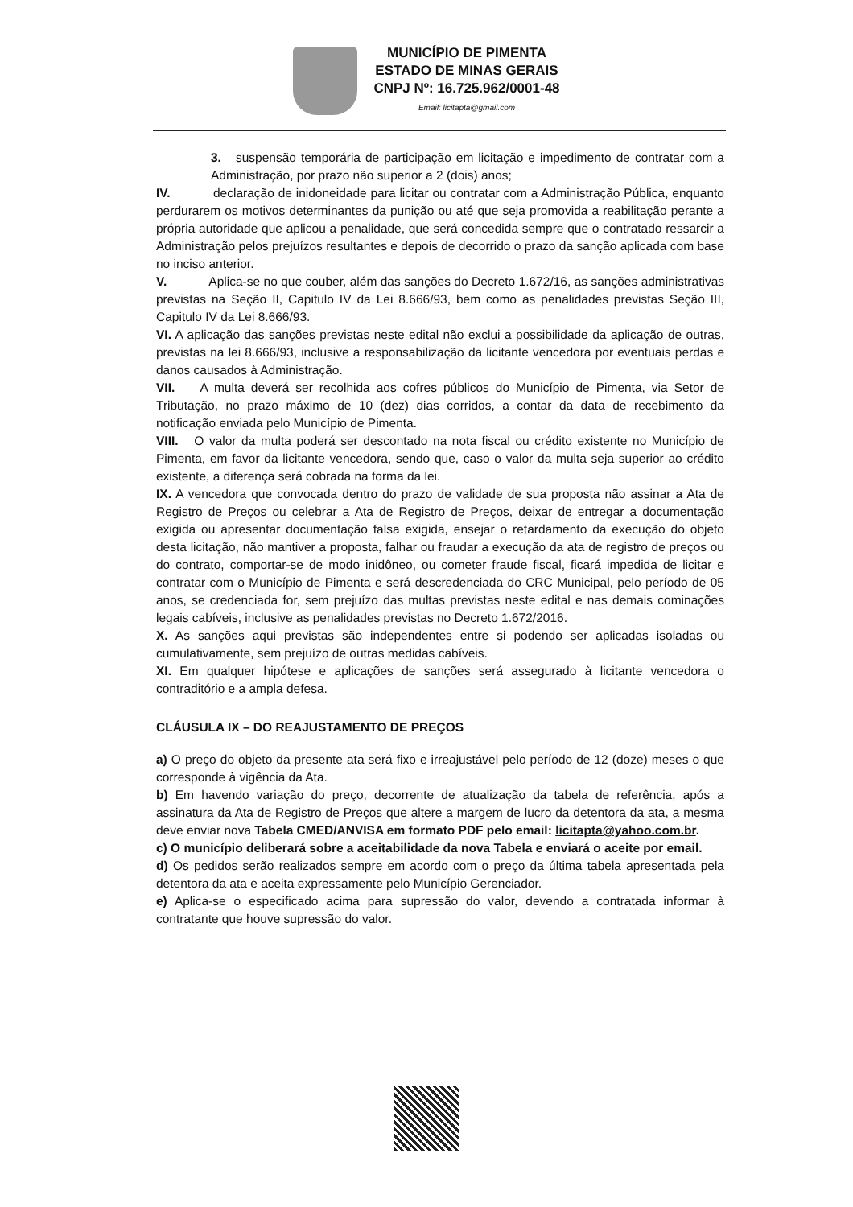MUNICÍPIO DE PIMENTA
ESTADO DE MINAS GERAIS
CNPJ Nº: 16.725.962/0001-48
Email: licitapta@gmail.com
3. suspensão temporária de participação em licitação e impedimento de contratar com a Administração, por prazo não superior a 2 (dois) anos;
IV. declaração de inidoneidade para licitar ou contratar com a Administração Pública, enquanto perdurarem os motivos determinantes da punição ou até que seja promovida a reabilitação perante a própria autoridade que aplicou a penalidade, que será concedida sempre que o contratado ressarcir a Administração pelos prejuízos resultantes e depois de decorrido o prazo da sanção aplicada com base no inciso anterior.
V. Aplica-se no que couber, além das sanções do Decreto 1.672/16, as sanções administrativas previstas na Seção II, Capitulo IV da Lei 8.666/93, bem como as penalidades previstas Seção III, Capitulo IV da Lei 8.666/93.
VI. A aplicação das sanções previstas neste edital não exclui a possibilidade da aplicação de outras, previstas na lei 8.666/93, inclusive a responsabilização da licitante vencedora por eventuais perdas e danos causados à Administração.
VII. A multa deverá ser recolhida aos cofres públicos do Município de Pimenta, via Setor de Tributação, no prazo máximo de 10 (dez) dias corridos, a contar da data de recebimento da notificação enviada pelo Município de Pimenta.
VIII. O valor da multa poderá ser descontado na nota fiscal ou crédito existente no Município de Pimenta, em favor da licitante vencedora, sendo que, caso o valor da multa seja superior ao crédito existente, a diferença será cobrada na forma da lei.
IX. A vencedora que convocada dentro do prazo de validade de sua proposta não assinar a Ata de Registro de Preços ou celebrar a Ata de Registro de Preços, deixar de entregar a documentação exigida ou apresentar documentação falsa exigida, ensejar o retardamento da execução do objeto desta licitação, não mantiver a proposta, falhar ou fraudar a execução da ata de registro de preços ou do contrato, comportar-se de modo inidôneo, ou cometer fraude fiscal, ficará impedida de licitar e contratar com o Município de Pimenta e será descredenciada do CRC Municipal, pelo período de 05 anos, se credenciada for, sem prejuízo das multas previstas neste edital e nas demais cominações legais cabíveis, inclusive as penalidades previstas no Decreto 1.672/2016.
X. As sanções aqui previstas são independentes entre si podendo ser aplicadas isoladas ou cumulativamente, sem prejuízo de outras medidas cabíveis.
XI. Em qualquer hipótese e aplicações de sanções será assegurado à licitante vencedora o contraditório e a ampla defesa.
CLÁUSULA IX – DO REAJUSTAMENTO DE PREÇOS
a) O preço do objeto da presente ata será fixo e irreajustável pelo período de 12 (doze) meses o que corresponde à vigência da Ata.
b) Em havendo variação do preço, decorrente de atualização da tabela de referência, após a assinatura da Ata de Registro de Preços que altere a margem de lucro da detentora da ata, a mesma deve enviar nova Tabela CMED/ANVISA em formato PDF pelo email: licitapta@yahoo.com.br.
c) O município deliberará sobre a aceitabilidade da nova Tabela e enviará o aceite por email.
d) Os pedidos serão realizados sempre em acordo com o preço da última tabela apresentada pela detentora da ata e aceita expressamente pelo Município Gerenciador.
e) Aplica-se o especificado acima para supressão do valor, devendo a contratada informar à contratante que houve supressão do valor.